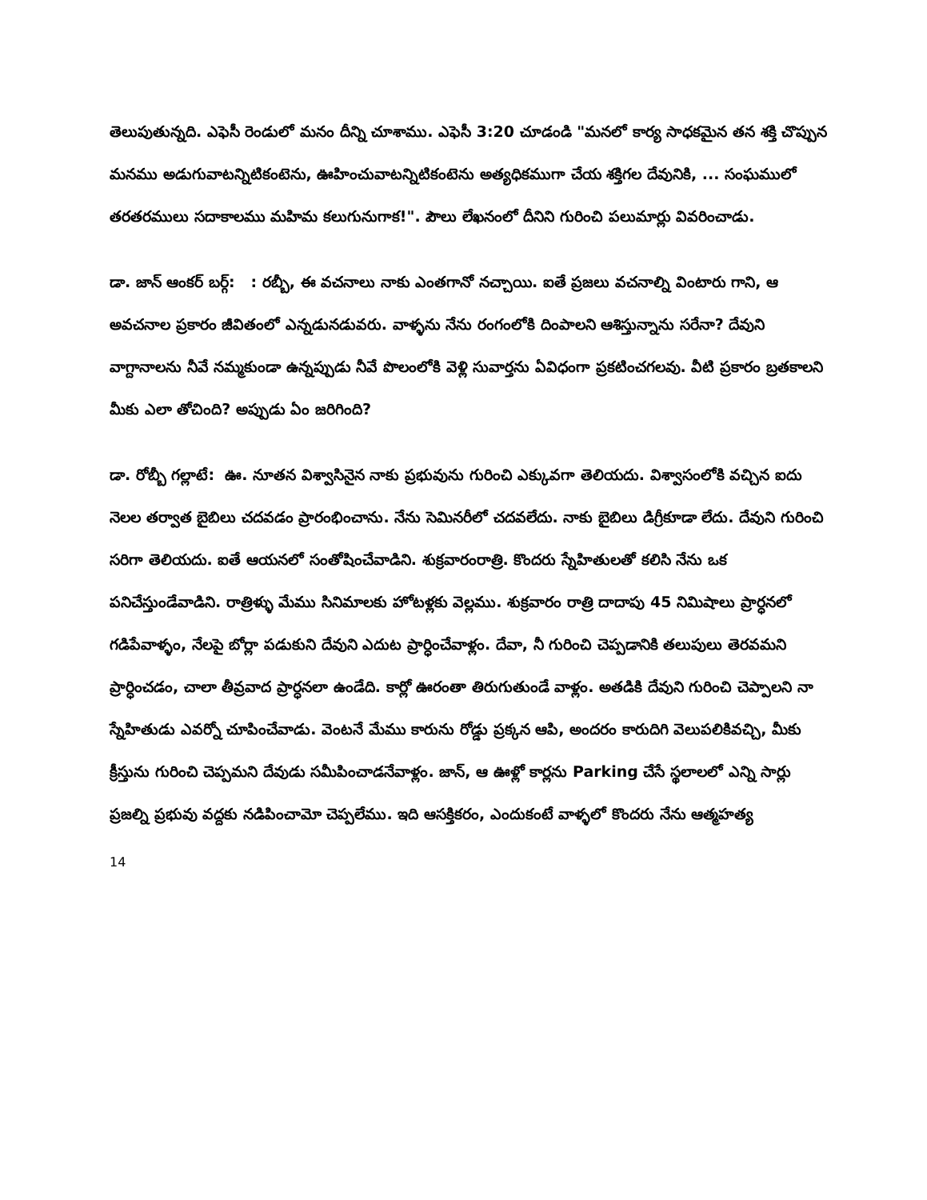తెలుపుతున్నది. ఎఫెసీ రెండులో మనం దీన్ని చూశాము. ఎఫెసీ 3:20 చూడండి "మనలో కార్య సాధకమైన తన శక్తి చొప్పున మనము అడుగువాటన్నిటికంటెను, ఊహించువాటన్నిటికంటెను అత్యధికముగా చేయ శక్తిగల దేవునికి, ... సంఘములో తరతరములు సదాకాలము మహిమ కలుగునుగాక!". పౌలు లేఖనంలో దీనిని గురించి పలుమార్లు వివరించాడు.
డా. జాన్ ఆంకర్ బర్గ్: : రబ్బీ, ఈ వచనాలు నాకు ఎంతగానో నచ్చాయి. ఐతే ప్రజలు వచనాల్ని వింటారు గాని, ఆ అవచనాల ప్రకారం జీవితంలో ఎన్నడునడువరు. వాళ్ళను నేను రంగంలోకి దింపాలని ఆశిస్తున్నాను సరేనా? దేవుని వాగ్దానాలను నీవే నమ్మకుండా ఉన్నప్పుడు నీవే పొలంలోకి వెళ్లి సువార్తను ఏవిధంగా ప్రకటించగలవు. వీటి ప్రకారం బ్రతకాలని మీకు ఎలా తోచింది? అప్పుడు ఏం జరిగింది?
డా. రోబ్బీ గల్లాటే: ఊ. నూతన విశ్వాసినైన నాకు ప్రభువును గురించి ఎక్కువగా తెలియదు. విశ్వాసంలోకి వచ్చిన ఐదు నెలల తర్వాత బైబిలు చదవడం ప్రారంభించాను. నేను సెమినరీలో చదవలేదు. నాకు బైబిలు డిగ్రీకూడా లేదు. దేవుని గురించి సరిగా తెలియదు. ఐతే ఆయనలో సంతోషించేవాడిని. శుక్రవారంరాత్రి. కొందరు స్నేహితులతో కలిసి నేను ఒక పనిచేస్తుండేవాడిని. రాత్రిళ్ళు మేము సినిమాలకు హోటళ్లకు వెల్లము. శుక్రవారం రాత్రి దాదాపు 45 నిమిషాలు ప్రార్ధనలో గడిపేవాళ్ళం, నేలపై బోర్లా పడుకుని దేవుని ఎదుట ప్రార్ధించేవాళ్లం. దేవా, నీ గురించి చెప్పడానికి తలుపులు తెరవమని ప్రార్ధించడం, చాలా తీవ్రవాద ప్రార్ధనలా ఉండేది. కార్లో ఊరంతా తిరుగుతుండే వాళ్లం. అతడికి దేవుని గురించి చెప్పాలని నా స్నేహితుడు ఎవర్నో చూపించేవాడు. వెంటనే మేము కారును రోడ్డు ప్రక్కన ఆపి, అందరం కారుదిగి వెలుపలికివచ్చి, మీకు క్రీస్తును గురించి చెప్పమని దేవుడు సమీపించాడనేవాళ్లం. జాన్, ఆ ఊళ్లో కార్లను Parking చేసే స్థలాలలో ఎన్ని సార్లు ప్రజల్ని ప్రభువు వద్దకు నడిపించామో చెప్పలేము. ఇది ఆసక్తికరం, ఎందుకంటే వాళ్ళలో కొందరు నేను ఆత్మహత్య
14